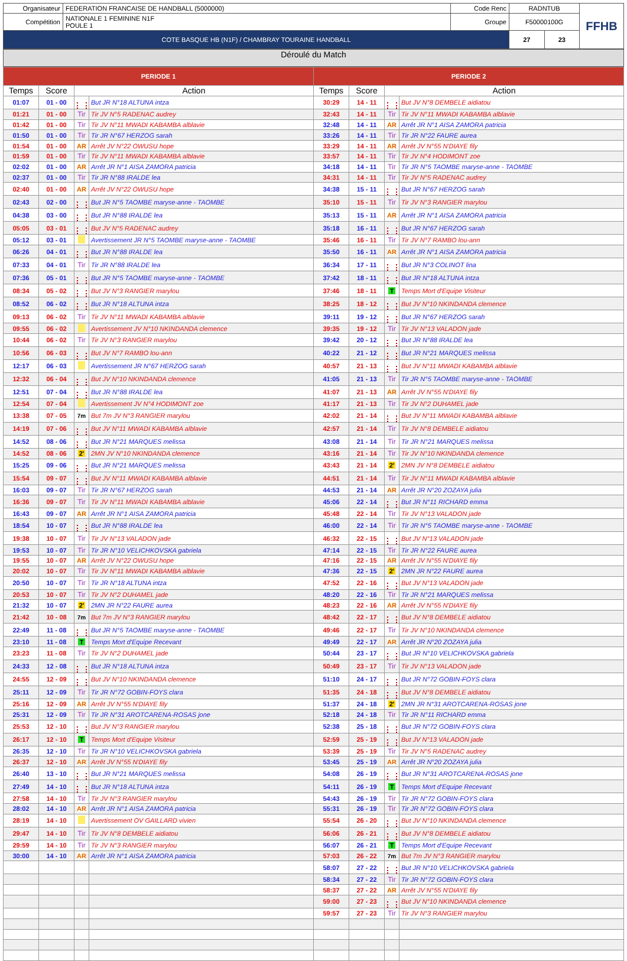| Organisateur | FEDERATION FRANCAISE DE HANDBALL (5000000) | Code Renc | RADNTUB | | FFHB |
| Compétition | NATIONALE 1 FEMININE N1F POULE 1 | Groupe | F50000100G | | |
| COTE BASQUE HB (N1F) / CHAMBRAY TOURAINE HANDBALL | | | 27 | 23 | |
Déroulé du Match
| PERIODE 1 | | | | PERIODE 2 | | | |
| --- | --- | --- | --- | --- | --- | --- | --- |
| Temps | Score | Action | | Temps | Score | Action | |
| 01:07 | 01 - 00 | . | But JR N°18 ALTUNA intza | 30:29 | 14 - 11 | . | But JV N°8 DEMBELE aidiatou |
| 01:21 | 01 - 00 | Tir | Tir JV N°5 RADENAC audrey | 32:43 | 14 - 11 | Tir | Tir JV N°11 MWADI KABAMBA alblavie |
| 01:42 | 01 - 00 | Tir | Tir JV N°11 MWADI KABAMBA alblavie | 32:48 | 14 - 11 | AR | Arrêt JR N°1 AISA ZAMORA patricia |
| 01:50 | 01 - 00 | Tir | Tir JR N°67 HERZOG sarah | 33:26 | 14 - 11 | Tir | Tir JR N°22 FAURE aurea |
| 01:54 | 01 - 00 | AR | Arrêt JV N°22 OWUSU hope | 33:29 | 14 - 11 | AR | Arrêt JV N°55 N'DIAYE fily |
| 01:59 | 01 - 00 | Tir | Tir JV N°11 MWADI KABAMBA alblavie | 33:57 | 14 - 11 | Tir | Tir JV N°4 HODIMONT zoe |
| 02:02 | 01 - 00 | AR | Arrêt JR N°1 AISA ZAMORA patricia | 34:18 | 14 - 11 | Tir | Tir JR N°5 TAOMBE maryse-anne - TAOMBE |
| 02:37 | 01 - 00 | Tir | Tir JR N°88 IRALDE lea | 34:31 | 14 - 11 | Tir | Tir JV N°5 RADENAC audrey |
| 02:40 | 01 - 00 | AR | Arrêt JV N°22 OWUSU hope | 34:38 | 15 - 11 | . | But JR N°67 HERZOG sarah |
| 02:43 | 02 - 00 | . | But JR N°5 TAOMBE maryse-anne - TAOMBE | 35:10 | 15 - 11 | Tir | Tir JV N°3 RANGIER marylou |
| 04:38 | 03 - 00 | . | But JR N°88 IRALDE lea | 35:13 | 15 - 11 | AR | Arrêt JR N°1 AISA ZAMORA patricia |
| 05:05 | 03 - 01 | . | But JV N°5 RADENAC audrey | 35:18 | 16 - 11 | . | But JR N°67 HERZOG sarah |
| 05:12 | 03 - 01 | | Avertissement JR N°5 TAOMBE maryse-anne - TAOMBE | 35:46 | 16 - 11 | Tir | Tir JV N°7 RAMBO lou-ann |
| 06:26 | 04 - 01 | . | But JR N°88 IRALDE lea | 35:50 | 16 - 11 | AR | Arrêt JR N°1 AISA ZAMORA patricia |
| 07:33 | 04 - 01 | Tir | Tir JR N°88 IRALDE lea | 36:34 | 17 - 11 | . | But JR N°3 COLINOT lina |
| 07:36 | 05 - 01 | . | But JR N°5 TAOMBE maryse-anne - TAOMBE | 37:42 | 18 - 11 | . | But JR N°18 ALTUNA intza |
| 08:34 | 05 - 02 | . | But JV N°3 RANGIER marylou | 37:46 | 18 - 11 | T | Temps Mort d'Equipe Visiteur |
| 08:52 | 06 - 02 | . | But JR N°18 ALTUNA intza | 38:25 | 18 - 12 | . | But JV N°10 NKINDANDA clemence |
| 09:13 | 06 - 02 | Tir | Tir JV N°11 MWADI KABAMBA alblavie | 39:11 | 19 - 12 | . | But JR N°67 HERZOG sarah |
| 09:55 | 06 - 02 | | Avertissement JV N°10 NKINDANDA clemence | 39:35 | 19 - 12 | Tir | Tir JV N°13 VALADON jade |
| 10:44 | 06 - 02 | Tir | Tir JV N°3 RANGIER marylou | 39:42 | 20 - 12 | . | But JR N°88 IRALDE lea |
| 10:56 | 06 - 03 | . | But JV N°7 RAMBO lou-ann | 40:22 | 21 - 12 | . | But JR N°21 MARQUES melissa |
| 12:17 | 06 - 03 | | Avertissement JR N°67 HERZOG sarah | 40:57 | 21 - 13 | . | But JV N°11 MWADI KABAMBA alblavie |
| 12:32 | 06 - 04 | . | But JV N°10 NKINDANDA clemence | 41:05 | 21 - 13 | Tir | Tir JR N°5 TAOMBE maryse-anne - TAOMBE |
| 12:51 | 07 - 04 | . | But JR N°88 IRALDE lea | 41:07 | 21 - 13 | AR | Arrêt JV N°55 N'DIAYE fily |
| 12:54 | 07 - 04 | | Avertissement JV N°4 HODIMONT zoe | 41:17 | 21 - 13 | Tir | Tir JV N°2 DUHAMEL jade |
| 13:38 | 07 - 05 | 7m | But 7m JV N°3 RANGIER marylou | 42:02 | 21 - 14 | . | But JV N°11 MWADI KABAMBA alblavie |
| 14:19 | 07 - 06 | . | But JV N°11 MWADI KABAMBA alblavie | 42:57 | 21 - 14 | Tir | Tir JV N°8 DEMBELE aidiatou |
| 14:52 | 08 - 06 | . | But JR N°21 MARQUES melissa | 43:08 | 21 - 14 | Tir | Tir JR N°21 MARQUES melissa |
| 14:52 | 08 - 06 | 2' | 2MN JV N°10 NKINDANDA clemence | 43:16 | 21 - 14 | Tir | Tir JV N°10 NKINDANDA clemence |
| 15:25 | 09 - 06 | . | But JR N°21 MARQUES melissa | 43:43 | 21 - 14 | 2' | 2MN JV N°8 DEMBELE aidiatou |
| 15:54 | 09 - 07 | . | But JV N°11 MWADI KABAMBA alblavie | 44:51 | 21 - 14 | Tir | Tir JV N°11 MWADI KABAMBA alblavie |
| 16:03 | 09 - 07 | Tir | Tir JR N°67 HERZOG sarah | 44:53 | 21 - 14 | AR | Arrêt JR N°20 ZOZAYA julia |
| 16:36 | 09 - 07 | Tir | Tir JV N°11 MWADI KABAMBA alblavie | 45:06 | 22 - 14 | . | But JR N°11 RICHARD emma |
| 16:43 | 09 - 07 | AR | Arrêt JR N°1 AISA ZAMORA patricia | 45:48 | 22 - 14 | Tir | Tir JV N°13 VALADON jade |
| 18:54 | 10 - 07 | . | But JR N°88 IRALDE lea | 46:00 | 22 - 14 | Tir | Tir JR N°5 TAOMBE maryse-anne - TAOMBE |
| 19:38 | 10 - 07 | Tir | Tir JV N°13 VALADON jade | 46:32 | 22 - 15 | . | But JV N°13 VALADON jade |
| 19:53 | 10 - 07 | Tir | Tir JR N°10 VELICHKOVSKA gabriela | 47:14 | 22 - 15 | Tir | Tir JR N°22 FAURE aurea |
| 19:55 | 10 - 07 | AR | Arrêt JV N°22 OWUSU hope | 47:16 | 22 - 15 | AR | Arrêt JV N°55 N'DIAYE fily |
| 20:02 | 10 - 07 | Tir | Tir JV N°11 MWADI KABAMBA alblavie | 47:36 | 22 - 15 | 2' | 2MN JR N°22 FAURE aurea |
| 20:50 | 10 - 07 | Tir | Tir JR N°18 ALTUNA intza | 47:52 | 22 - 16 | . | But JV N°13 VALADON jade |
| 20:53 | 10 - 07 | Tir | Tir JV N°2 DUHAMEL jade | 48:20 | 22 - 16 | Tir | Tir JR N°21 MARQUES melissa |
| 21:32 | 10 - 07 | 2' | 2MN JR N°22 FAURE aurea | 48:23 | 22 - 16 | AR | Arrêt JV N°55 N'DIAYE fily |
| 21:42 | 10 - 08 | 7m | But 7m JV N°3 RANGIER marylou | 48:42 | 22 - 17 | . | But JV N°8 DEMBELE aidiatou |
| 22:49 | 11 - 08 | . | But JR N°5 TAOMBE maryse-anne - TAOMBE | 49:46 | 22 - 17 | Tir | Tir JV N°10 NKINDANDA clemence |
| 23:10 | 11 - 08 | T | Temps Mort d'Equipe Recevant | 49:49 | 22 - 17 | AR | Arrêt JR N°20 ZOZAYA julia |
| 23:23 | 11 - 08 | Tir | Tir JV N°2 DUHAMEL jade | 50:44 | 23 - 17 | . | But JR N°10 VELICHKOVSKA gabriela |
| 24:33 | 12 - 08 | . | But JR N°18 ALTUNA intza | 50:49 | 23 - 17 | Tir | Tir JV N°13 VALADON jade |
| 24:55 | 12 - 09 | . | But JV N°10 NKINDANDA clemence | 51:10 | 24 - 17 | . | But JR N°72 GOBIN-FOYS clara |
| 25:11 | 12 - 09 | Tir | Tir JR N°72 GOBIN-FOYS clara | 51:35 | 24 - 18 | . | But JV N°8 DEMBELE aidiatou |
| 25:16 | 12 - 09 | AR | Arrêt JV N°55 N'DIAYE fily | 51:37 | 24 - 18 | 2' | 2MN JR N°31 AROTCARENA-ROSAS jone |
| 25:31 | 12 - 09 | Tir | Tir JR N°31 AROTCARENA-ROSAS jone | 52:18 | 24 - 18 | Tir | Tir JR N°11 RICHARD emma |
| 25:53 | 12 - 10 | . | But JV N°3 RANGIER marylou | 52:38 | 25 - 18 | . | But JR N°72 GOBIN-FOYS clara |
| 26:17 | 12 - 10 | T | Temps Mort d'Equipe Visiteur | 52:59 | 25 - 19 | . | But JV N°13 VALADON jade |
| 26:35 | 12 - 10 | Tir | Tir JR N°10 VELICHKOVSKA gabriela | 53:39 | 25 - 19 | Tir | Tir JV N°5 RADENAC audrey |
| 26:37 | 12 - 10 | AR | Arrêt JV N°55 N'DIAYE fily | 53:45 | 25 - 19 | AR | Arrêt JR N°20 ZOZAYA julia |
| 26:40 | 13 - 10 | . | But JR N°21 MARQUES melissa | 54:08 | 26 - 19 | . | But JR N°31 AROTCARENA-ROSAS jone |
| 27:49 | 14 - 10 | . | But JR N°18 ALTUNA intza | 54:11 | 26 - 19 | T | Temps Mort d'Equipe Recevant |
| 27:58 | 14 - 10 | Tir | Tir JV N°3 RANGIER marylou | 54:43 | 26 - 19 | Tir | Tir JR N°72 GOBIN-FOYS clara |
| 28:02 | 14 - 10 | AR | Arrêt JR N°1 AISA ZAMORA patricia | 55:31 | 26 - 19 | Tir | Tir JR N°72 GOBIN-FOYS clara |
| 28:19 | 14 - 10 | | Avertissement OV GAILLARD vivien | 55:54 | 26 - 20 | . | But JV N°10 NKINDANDA clemence |
| 29:47 | 14 - 10 | Tir | Tir JV N°8 DEMBELE aidiatou | 56:06 | 26 - 21 | . | But JV N°8 DEMBELE aidiatou |
| 29:59 | 14 - 10 | Tir | Tir JV N°3 RANGIER marylou | 56:07 | 26 - 21 | T | Temps Mort d'Equipe Recevant |
| 30:00 | 14 - 10 | AR | Arrêt JR N°1 AISA ZAMORA patricia | 57:03 | 26 - 22 | 7m | But 7m JV N°3 RANGIER marylou |
| | | | | 58:07 | 27 - 22 | . | But JR N°10 VELICHKOVSKA gabriela |
| | | | | 58:34 | 27 - 22 | Tir | Tir JR N°72 GOBIN-FOYS clara |
| | | | | 58:37 | 27 - 22 | AR | Arrêt JV N°55 N'DIAYE fily |
| | | | | 59:00 | 27 - 23 | . | But JV N°10 NKINDANDA clemence |
| | | | | 59:57 | 27 - 23 | Tir | Tir JV N°3 RANGIER marylou |